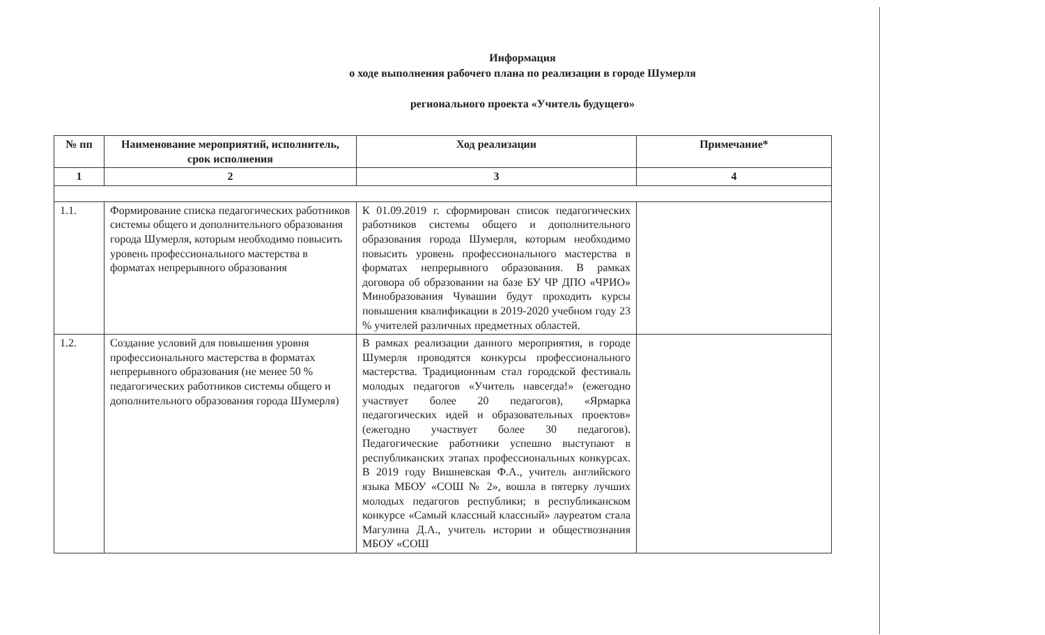Информация
о ходе выполнения рабочего плана по реализации в городе Шумерля
регионального проекта «Учитель будущего»
| № пп | Наименование мероприятий, исполнитель, срок исполнения | Ход реализации | Примечание* |
| --- | --- | --- | --- |
| 1 | 2 | 3 | 4 |
| 1.1. | Формирование списка педагогических работников системы общего и дополнительного образования города Шумерля, которым необходимо повысить уровень профессионального мастерства в форматах непрерывного образования | К 01.09.2019 г. сформирован список педагогических работников системы общего и дополнительного образования города Шумерля, которым необходимо повысить уровень профессионального мастерства в форматах непрерывного образования. В рамках договора об образовании на базе БУ ЧР ДПО «ЧРИО» Минобразования Чувашии будут проходить курсы повышения квалификации в 2019-2020 учебном году 23 % учителей различных предметных областей. | |
| 1.2. | Создание условий для повышения уровня профессионального мастерства в форматах непрерывного образования (не менее 50 % педагогических работников системы общего и дополнительного образования города Шумерля) | В рамках реализации данного мероприятия, в городе Шумерля проводятся конкурсы профессионального мастерства. Традиционным стал городской фестиваль молодых педагогов «Учитель навсегда!» (ежегодно участвует более 20 педагогов), «Ярмарка педагогических идей и образовательных проектов» (ежегодно участвует более 30 педагогов). Педагогические работники успешно выступают в республиканских этапах профессиональных конкурсах. В 2019 году Вишневская Ф.А., учитель английского языка МБОУ «СОШ № 2», вошла в пятерку лучших молодых педагогов республики; в республиканском конкурсе «Самый классный классный» лауреатом стала Магулина Д.А., учитель истории и обществознания МБОУ «СОШ | |